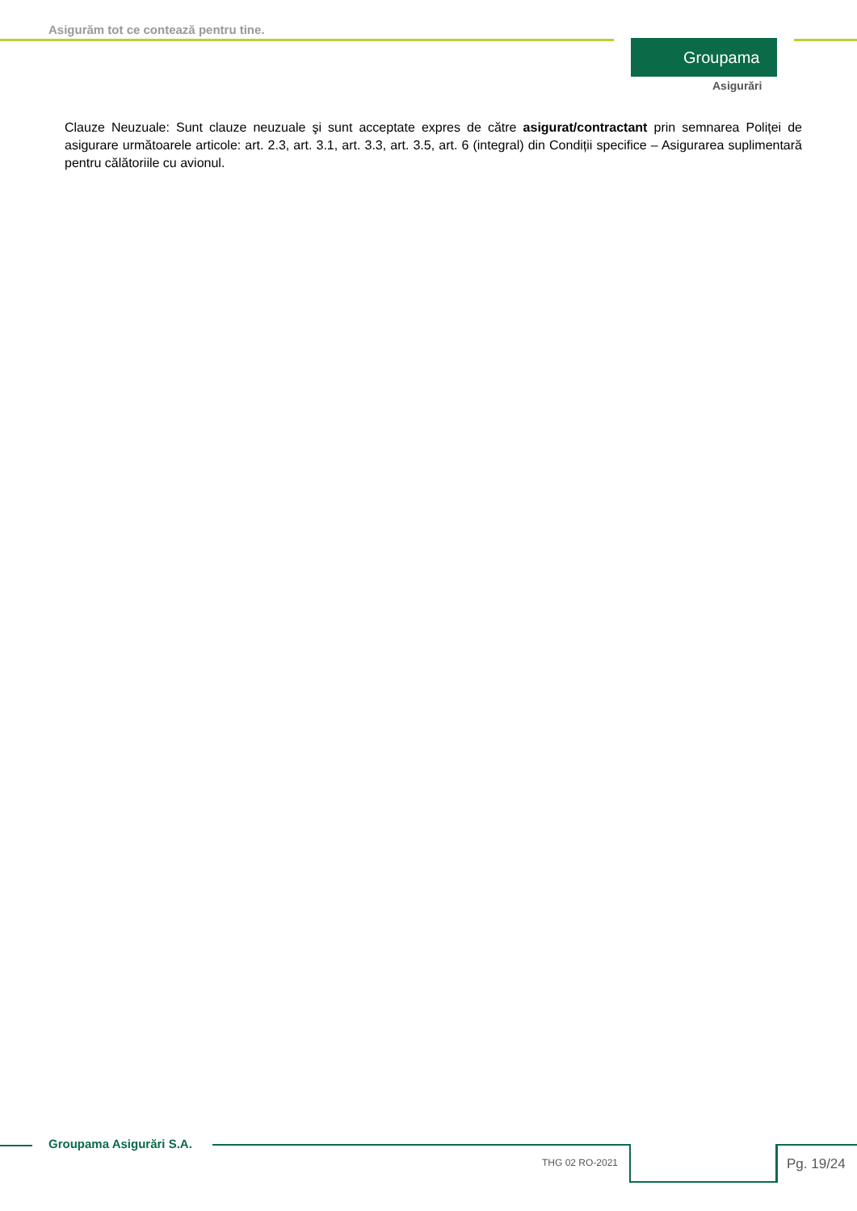Asigurăm tot ce contează pentru tine.
Groupama
Asigurări
Clauze Neuzuale: Sunt clauze neuzuale şi sunt acceptate expres de către asigurat/contractant prin semnarea Poliței de asigurare următoarele articole: art. 2.3, art. 3.1, art. 3.3, art. 3.5, art. 6 (integral) din Condiții specifice – Asigurarea suplimentară pentru călătoriile cu avionul.
Groupama Asigurări S.A.
THG 02 RO-2021 Pg. 19/24